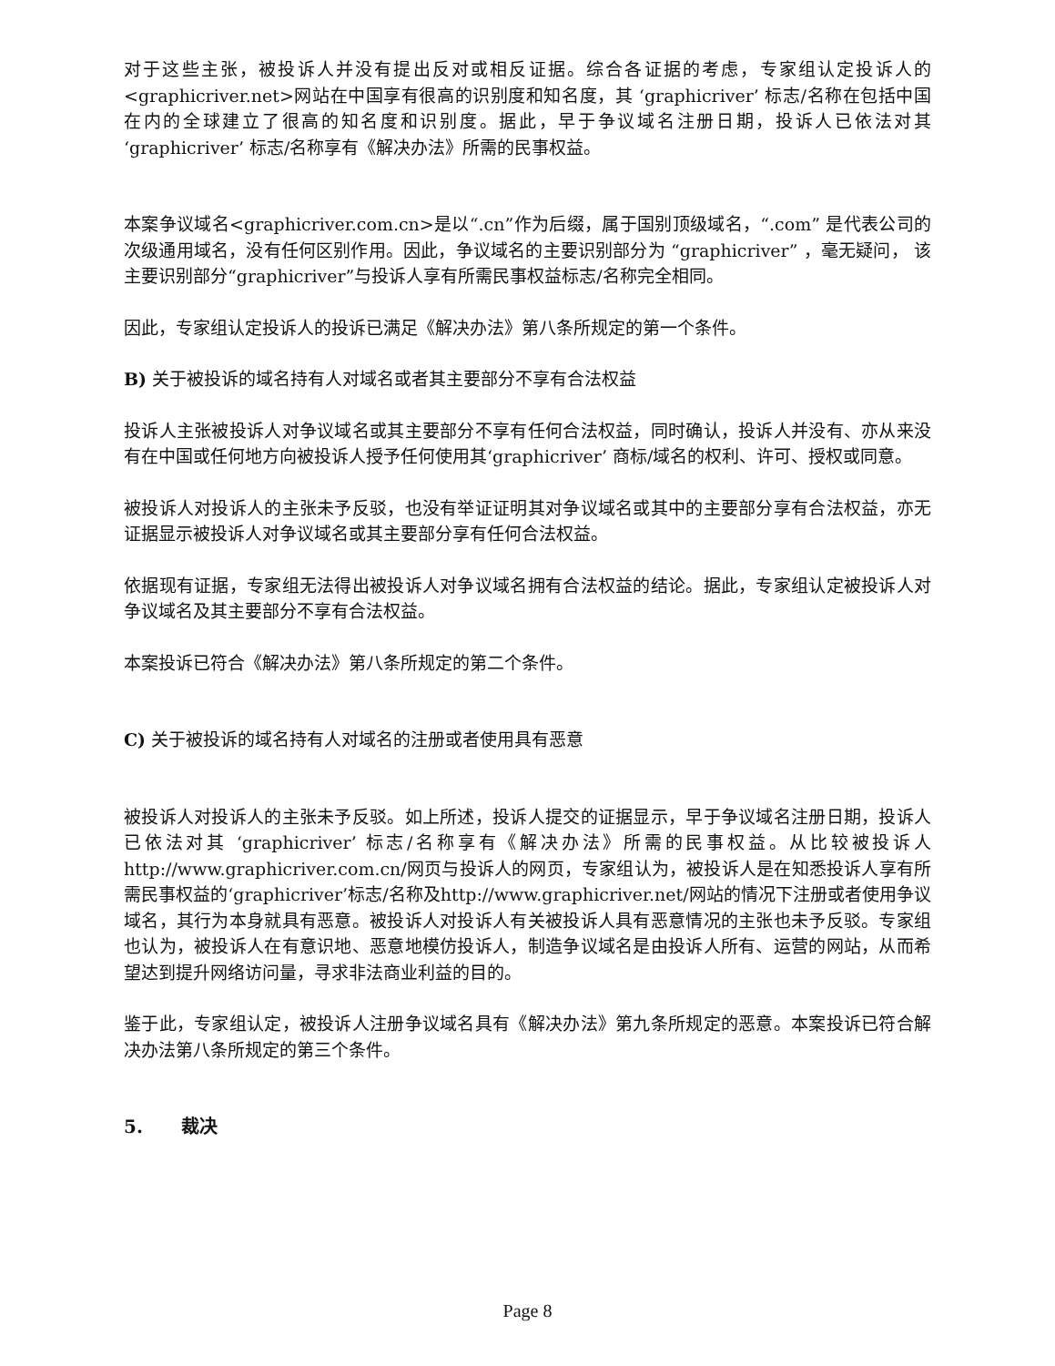对于这些主张，被投诉人并没有提出反对或相反证据。综合各证据的考虑，专家组认定投诉人的<graphicriver.net>网站在中国享有很高的识别度和知名度，其 ‘graphicriver’ 标志/名称在包括中国在内的全球建立了很高的知名度和识别度。据此，早于争议域名注册日期，投诉人已依法对其 ‘graphicriver’ 标志/名称享有《解决办法》所需的民事权益。
本案争议域名<graphicriver.com.cn>是以“.cn”作为后缀，属于国别顶级域名，“.com” 是代表公司的次级通用域名，没有任何区别作用。因此，争议域名的主要识别部分为 “graphicriver” ，毫无疑问， 该主要识别部分“graphicriver”与投诉人享有所需民事权益标志/名称完全相同。
因此，专家组认定投诉人的投诉已满足《解决办法》第八条所规定的第一个条件。
B) 关于被投诉的域名持有人对域名或者其主要部分不享有合法权益
投诉人主张被投诉人对争议域名或其主要部分不享有任何合法权益，同时确认，投诉人并没有、亦从来没有在中国或任何地方向被投诉人授予任何使用其‘graphicriver’ 商标/域名的权利、许可、授权或同意。
被投诉人对投诉人的主张未予反驳，也没有举证证明其对争议域名或其中的主要部分享有合法权益，亦无证据显示被投诉人对争议域名或其主要部分享有任何合法权益。
依据现有证据，专家组无法得出被投诉人对争议域名拥有合法权益的结论。据此，专家组认定被投诉人对争议域名及其主要部分不享有合法权益。
本案投诉已符合《解决办法》第八条所规定的第二个条件。
C) 关于被投诉的域名持有人对域名的注册或者使用具有恶意
被投诉人对投诉人的主张未予反驳。如上所述，投诉人提交的证据显示，早于争议域名注册日期，投诉人已依法对其 ‘graphicriver’ 标志/名称享有《解决办法》所需的民事权益。从比较被投诉人 http://www.graphicriver.com.cn/网页与投诉人的网页，专家组认为，被投诉人是在知悉投诉人享有所需民事权益的‘graphicriver’标志/名称及http://www.graphicriver.net/网站的情况下注册或者使用争议域名，其行为本身就具有恶意。被投诉人对投诉人有关被投诉人具有恶意情况的主张也未予反驳。专家组也认为，被投诉人在有意识地、恶意地模仿投诉人，制造争议域名是由投诉人所有、运营的网站，从而希望达到提升网络访问量，寻求非法商业利益的目的。
鉴于此，专家组认定，被投诉人注册争议域名具有《解决办法》第九条所规定的恶意。本案投诉已符合解决办法第八条所规定的第三个条件。
5. 裁决
Page 8